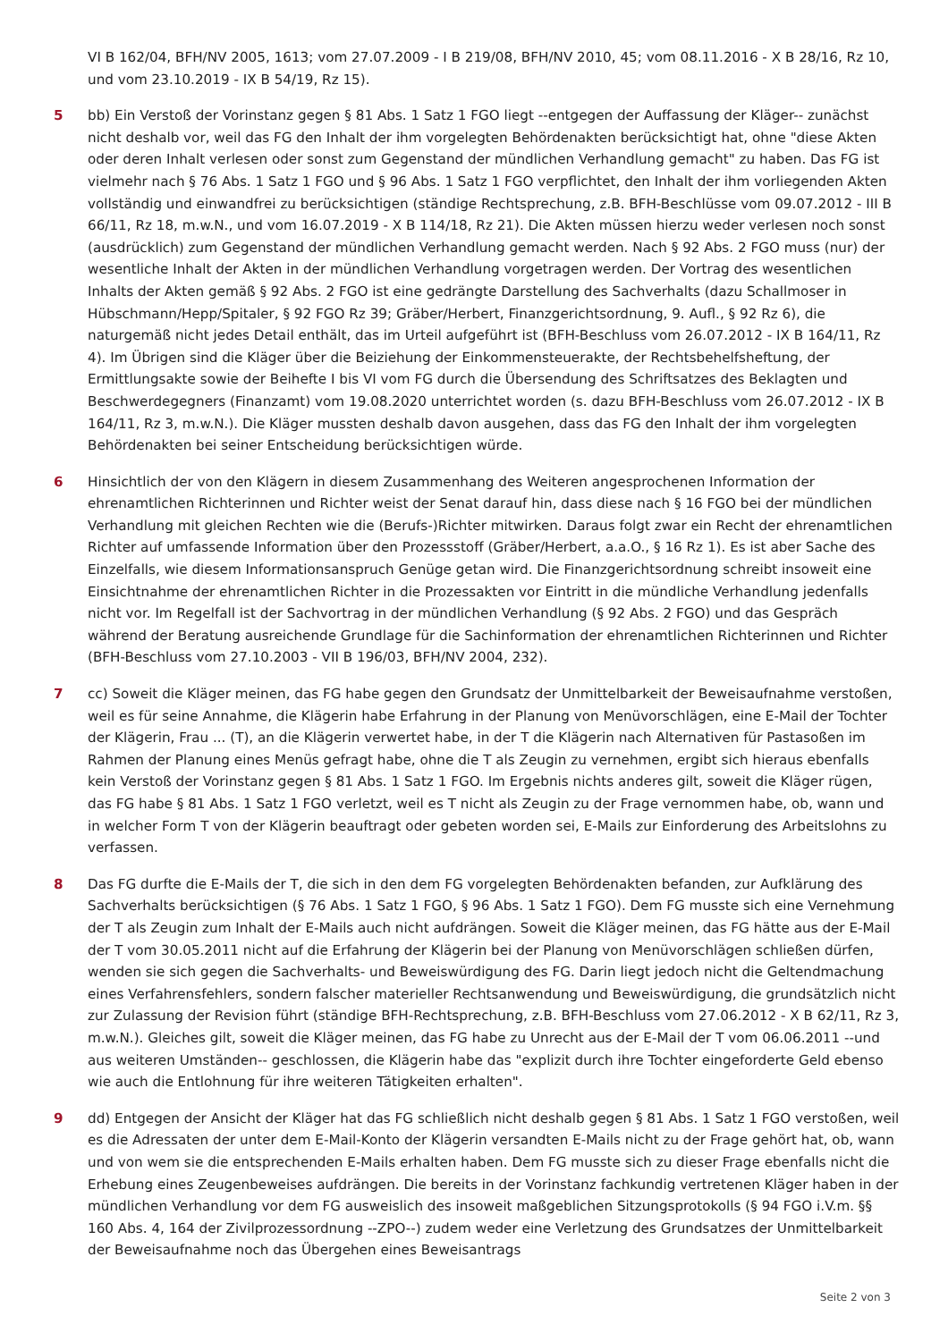VI B 162/04, BFH/NV 2005, 1613; vom 27.07.2009 - I B 219/08, BFH/NV 2010, 45; vom 08.11.2016 - X B 28/16, Rz 10, und vom 23.10.2019 - IX B 54/19, Rz 15).
5 bb) Ein Verstoß der Vorinstanz gegen § 81 Abs. 1 Satz 1 FGO liegt --entgegen der Auffassung der Kläger-- zunächst nicht deshalb vor, weil das FG den Inhalt der ihm vorgelegten Behördenakten berücksichtigt hat, ohne "diese Akten oder deren Inhalt verlesen oder sonst zum Gegenstand der mündlichen Verhandlung gemacht" zu haben. Das FG ist vielmehr nach § 76 Abs. 1 Satz 1 FGO und § 96 Abs. 1 Satz 1 FGO verpflichtet, den Inhalt der ihm vorliegenden Akten vollständig und einwandfrei zu berücksichtigen (ständige Rechtsprechung, z.B. BFH-Beschlüsse vom 09.07.2012 - III B 66/11, Rz 18, m.w.N., und vom 16.07.2019 - X B 114/18, Rz 21). Die Akten müssen hierzu weder verlesen noch sonst (ausdrücklich) zum Gegenstand der mündlichen Verhandlung gemacht werden. Nach § 92 Abs. 2 FGO muss (nur) der wesentliche Inhalt der Akten in der mündlichen Verhandlung vorgetragen werden. Der Vortrag des wesentlichen Inhalts der Akten gemäß § 92 Abs. 2 FGO ist eine gedrängte Darstellung des Sachverhalts (dazu Schallmoser in Hübschmann/Hepp/Spitaler, § 92 FGO Rz 39; Gräber/Herbert, Finanzgerichtsordnung, 9. Aufl., § 92 Rz 6), die naturgemäß nicht jedes Detail enthält, das im Urteil aufgeführt ist (BFH-Beschluss vom 26.07.2012 - IX B 164/11, Rz 4). Im Übrigen sind die Kläger über die Beiziehung der Einkommensteuerakte, der Rechtsbehelfsheftung, der Ermittlungsakte sowie der Beihefte I bis VI vom FG durch die Übersendung des Schriftsatzes des Beklagten und Beschwerdegegners (Finanzamt) vom 19.08.2020 unterrichtet worden (s. dazu BFH-Beschluss vom 26.07.2012 - IX B 164/11, Rz 3, m.w.N.). Die Kläger mussten deshalb davon ausgehen, dass das FG den Inhalt der ihm vorgelegten Behördenakten bei seiner Entscheidung berücksichtigen würde.
6 Hinsichtlich der von den Klägern in diesem Zusammenhang des Weiteren angesprochenen Information der ehrenamtlichen Richterinnen und Richter weist der Senat darauf hin, dass diese nach § 16 FGO bei der mündlichen Verhandlung mit gleichen Rechten wie die (Berufs-)Richter mitwirken. Daraus folgt zwar ein Recht der ehrenamtlichen Richter auf umfassende Information über den Prozessstoff (Gräber/Herbert, a.a.O., § 16 Rz 1). Es ist aber Sache des Einzelfalls, wie diesem Informationsanspruch Genüge getan wird. Die Finanzgerichtsordnung schreibt insoweit eine Einsichtnahme der ehrenamtlichen Richter in die Prozessakten vor Eintritt in die mündliche Verhandlung jedenfalls nicht vor. Im Regelfall ist der Sachvortrag in der mündlichen Verhandlung (§ 92 Abs. 2 FGO) und das Gespräch während der Beratung ausreichende Grundlage für die Sachinformation der ehrenamtlichen Richterinnen und Richter (BFH-Beschluss vom 27.10.2003 - VII B 196/03, BFH/NV 2004, 232).
7 cc) Soweit die Kläger meinen, das FG habe gegen den Grundsatz der Unmittelbarkeit der Beweisaufnahme verstoßen, weil es für seine Annahme, die Klägerin habe Erfahrung in der Planung von Menüvorschlägen, eine E-Mail der Tochter der Klägerin, Frau ... (T), an die Klägerin verwertet habe, in der T die Klägerin nach Alternativen für Pastasoßen im Rahmen der Planung eines Menüs gefragt habe, ohne die T als Zeugin zu vernehmen, ergibt sich hieraus ebenfalls kein Verstoß der Vorinstanz gegen § 81 Abs. 1 Satz 1 FGO. Im Ergebnis nichts anderes gilt, soweit die Kläger rügen, das FG habe § 81 Abs. 1 Satz 1 FGO verletzt, weil es T nicht als Zeugin zu der Frage vernommen habe, ob, wann und in welcher Form T von der Klägerin beauftragt oder gebeten worden sei, E-Mails zur Einforderung des Arbeitslohns zu verfassen.
8 Das FG durfte die E-Mails der T, die sich in den dem FG vorgelegten Behördenakten befanden, zur Aufklärung des Sachverhalts berücksichtigen (§ 76 Abs. 1 Satz 1 FGO, § 96 Abs. 1 Satz 1 FGO). Dem FG musste sich eine Vernehmung der T als Zeugin zum Inhalt der E-Mails auch nicht aufdrängen. Soweit die Kläger meinen, das FG hätte aus der E-Mail der T vom 30.05.2011 nicht auf die Erfahrung der Klägerin bei der Planung von Menüvorschlägen schließen dürfen, wenden sie sich gegen die Sachverhalts- und Beweiswürdigung des FG. Darin liegt jedoch nicht die Geltendmachung eines Verfahrensfehlers, sondern falscher materieller Rechtsanwendung und Beweiswürdigung, die grundsätzlich nicht zur Zulassung der Revision führt (ständige BFH-Rechtsprechung, z.B. BFH-Beschluss vom 27.06.2012 - X B 62/11, Rz 3, m.w.N.). Gleiches gilt, soweit die Kläger meinen, das FG habe zu Unrecht aus der E-Mail der T vom 06.06.2011 --und aus weiteren Umständen-- geschlossen, die Klägerin habe das "explizit durch ihre Tochter eingeforderte Geld ebenso wie auch die Entlohnung für ihre weiteren Tätigkeiten erhalten".
9 dd) Entgegen der Ansicht der Kläger hat das FG schließlich nicht deshalb gegen § 81 Abs. 1 Satz 1 FGO verstoßen, weil es die Adressaten der unter dem E-Mail-Konto der Klägerin versandten E-Mails nicht zu der Frage gehört hat, ob, wann und von wem sie die entsprechenden E-Mails erhalten haben. Dem FG musste sich zu dieser Frage ebenfalls nicht die Erhebung eines Zeugenbeweises aufdrängen. Die bereits in der Vorinstanz fachkundig vertretenen Kläger haben in der mündlichen Verhandlung vor dem FG ausweislich des insoweit maßgeblichen Sitzungsprotokolls (§ 94 FGO i.V.m. §§ 160 Abs. 4, 164 der Zivilprozessordnung --ZPO--) zudem weder eine Verletzung des Grundsatzes der Unmittelbarkeit der Beweisaufnahme noch das Übergehen eines Beweisantrags
Seite 2 von 3